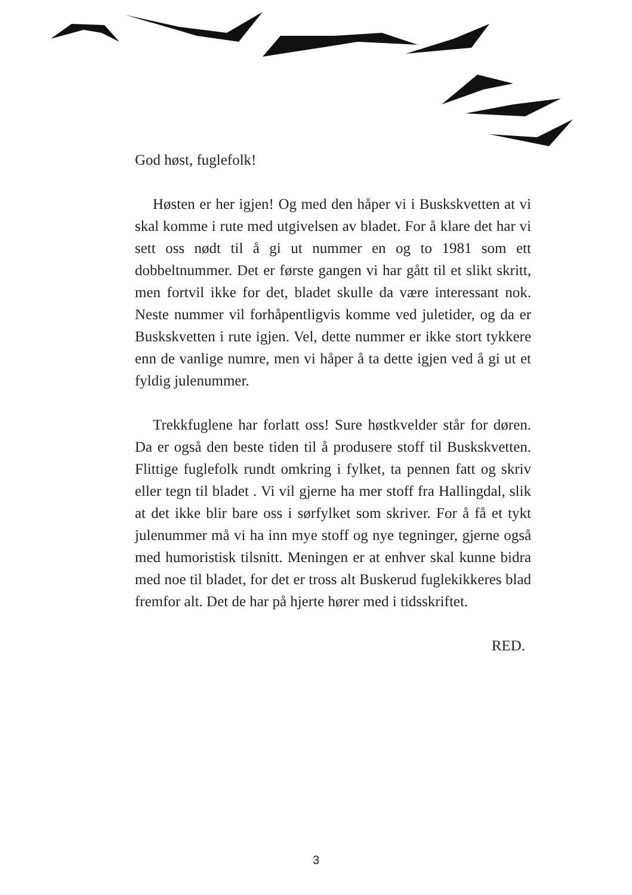God høst, fuglefolk!
Høsten er her igjen! Og med den håper vi i Busk­skvetten at vi skal komme i rute med utgivelsen av bladet. For å klare det har vi sett oss nødt til å gi ut nummer en og to 1981 som ett dobbeltnummer. Det er første gangen vi har gått til et slikt skritt, men fortvil ikke for det, bladet skulle da være interessant nok. Neste nummer vil forhåpentligvis komme ved juletider, og da er Buskskvetten i rute igjen. Vel, dette nummer er ikke stort tykkere enn de vanlige numre, men vi håper å ta dette igjen ved å gi ut et fyldig julenummer.
Trekkfuglene har forlatt oss! Sure høstkvelder står for døren. Da er også den beste tiden til å produsere stoff til Buskskvetten. Flittige fuglefolk rundt omkring i fylket, ta pennen fatt og skriv eller tegn til bladet . Vi vil gjerne ha mer stoff fra Hallingdal, slik at det ikke blir bare oss i sørfylket som skriver. For å få et tykt julenummer må vi ha inn mye stoff og nye tegninger, gjerne også med humoristisk tilsnitt. Meningen er at enhver skal kunne bidra med noe til bladet, for det er tross alt Buskerud fuglekikkeres blad fremfor alt. Det de har på hjerte hører med i tidsskriftet.
RED.
3